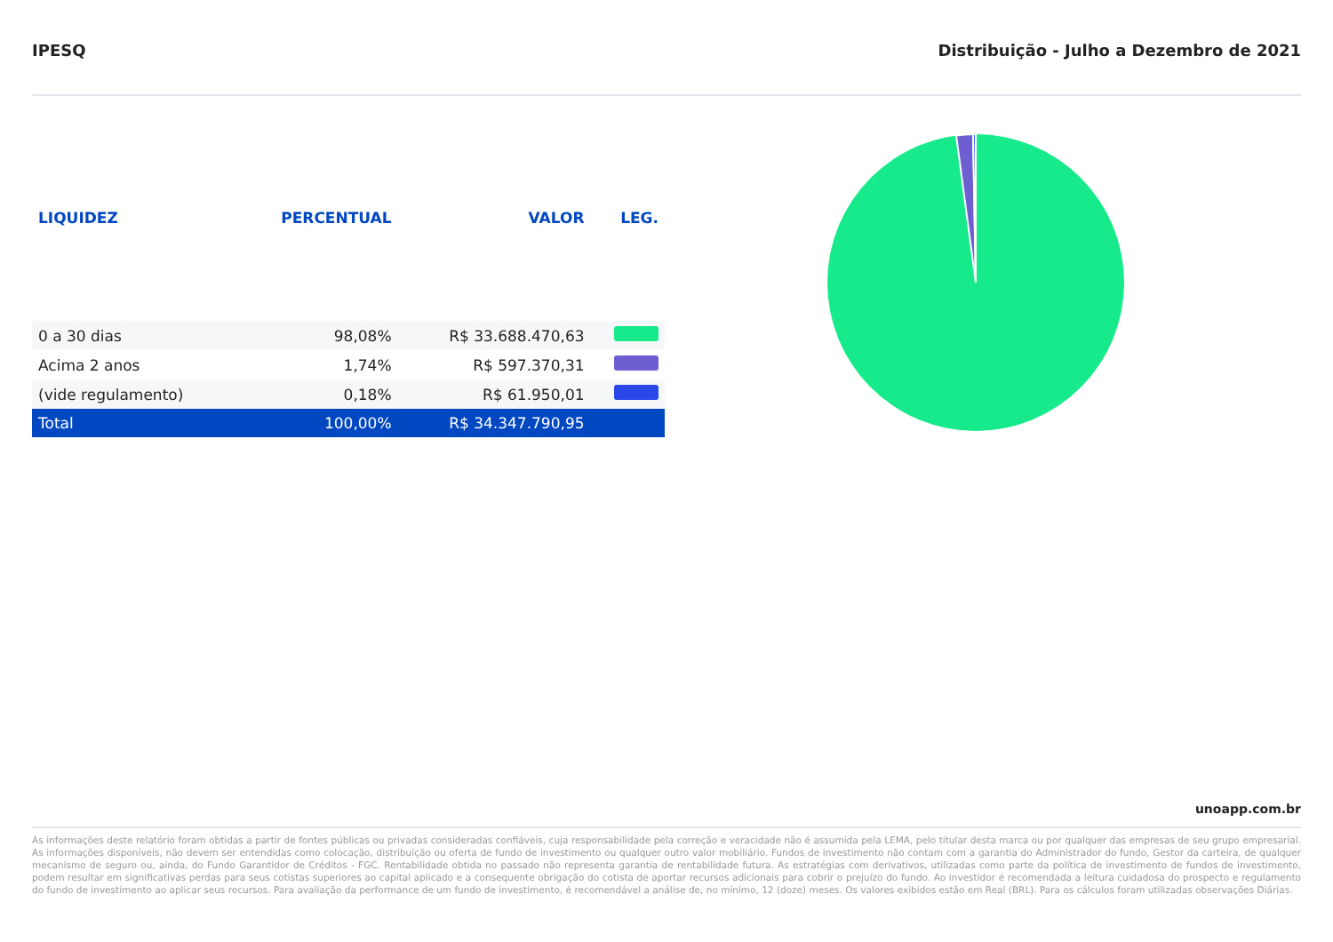IPESQ Distribuição - Julho a Dezembro de 2021
| LIQUIDEZ | PERCENTUAL | VALOR | LEG. |
| --- | --- | --- | --- |
| 0 a 30 dias | 98,08% | R$ 33.688.470,63 | |
| Acima 2 anos | 1,74% | R$ 597.370,31 | |
| (vide regulamento) | 0,18% | R$ 61.950,01 | |
| Total | 100,00% | R$ 34.347.790,95 | |
unoapp.com.br
As informações deste relatório foram obtidas a partir de fontes públicas ou privadas consideradas confiáveis, cuja responsabilidade pela correção e veracidade não é assumida pela LEMA, pelo titular desta marca ou por qualquer das empresas de seu grupo empresarial. As informações disponíveis, não devem ser entendidas como colocação, distribuição ou oferta de fundo de investimento ou qualquer outro valor mobiliário. Fundos de investimento não contam com a garantia do Administrador do fundo, Gestor da carteira, de qualquer mecanismo de seguro ou, ainda, do Fundo Garantidor de Créditos - FGC. Rentabilidade obtida no passado não representa garantia de rentabilidade futura. As estratégias com derivativos, utilizadas como parte da política de investimento de fundos de investimento, podem resultar em significativas perdas para seus cotistas superiores ao capital aplicado e a consequente obrigação do cotista de aportar recursos adicionais para cobrir o prejuízo do fundo. Ao investidor é recomendada a leitura cuidadosa do prospecto e regulamento do fundo de investimento ao aplicar seus recursos. Para avaliação da performance de um fundo de investimento, é recomendável a análise de, no mínimo, 12 (doze) meses. Os valores exibidos estão em Real (BRL). Para os cálculos foram utilizadas observações Diárias.